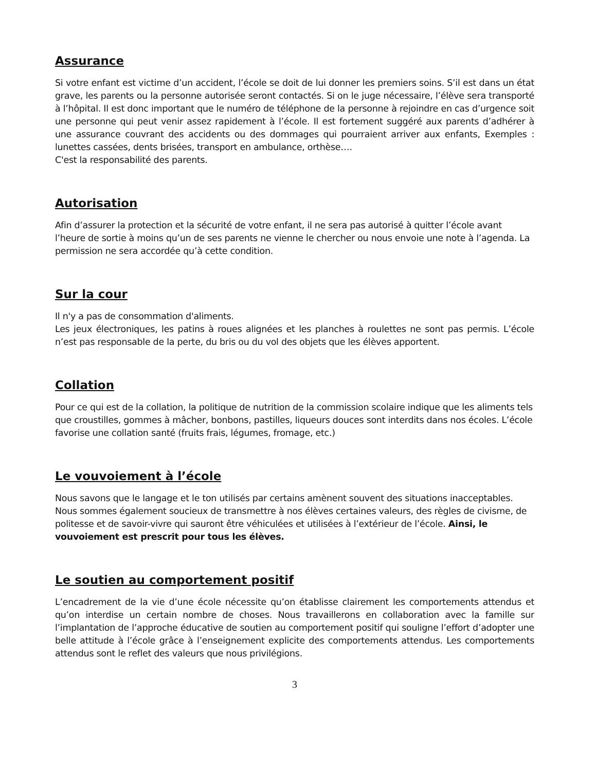Assurance
Si votre enfant est victime d’un accident, l’école se doit de lui donner les premiers soins. S’il est dans un état grave, les parents ou la personne autorisée seront contactés. Si on le juge nécessaire, l’élève sera transporté à l’hôpital. Il est donc important que le numéro de téléphone de la personne à rejoindre en cas d’urgence soit une personne qui peut venir assez rapidement à l’école. Il est fortement suggéré aux parents d’adhérer à une assurance couvrant des accidents ou des dommages qui pourraient arriver aux enfants, Exemples : lunettes cassées, dents brisées, transport en ambulance, orthèse….
C'est la responsabilité des parents.
Autorisation
Afin d’assurer la protection et la sécurité de votre enfant, il ne sera pas autorisé à quitter l’école avant l’heure de sortie à moins qu’un de ses parents ne vienne le chercher ou nous envoie une note à l’agenda. La permission ne sera accordée qu’à cette condition.
Sur la cour
Il n'y a pas de consommation d'aliments.
Les jeux électroniques, les patins à roues alignées et les planches à roulettes ne sont pas permis. L’école n’est pas responsable de la perte, du bris ou du vol des objets que les élèves apportent.
Collation
Pour ce qui est de la collation, la politique de nutrition de la commission scolaire indique que les aliments tels que croustilles, gommes à mâcher, bonbons, pastilles, liqueurs douces sont interdits dans nos écoles. L’école favorise une collation santé (fruits frais, légumes, fromage, etc.)
Le vouvoiement à l’école
Nous savons que le langage et le ton utilisés par certains amènent souvent des situations inacceptables. Nous sommes également soucieux de transmettre à nos élèves certaines valeurs, des règles de civisme, de politesse et de savoir-vivre qui sauront être véhiculées et utilisées à l’extérieur de l’école. Ainsi, le vouvoiement est prescrit pour tous les élèves.
Le soutien au comportement positif
L’encadrement de la vie d’une école nécessite qu’on établisse clairement les comportements attendus et qu’on interdise un certain nombre de choses. Nous travaillerons en collaboration avec la famille sur l’implantation de l’approche éducative de soutien au comportement positif qui souligne l’effort d’adopter une belle attitude à l’école grâce à l’enseignement explicite des comportements attendus. Les comportements attendus sont le reflet des valeurs que nous privilégions.
3